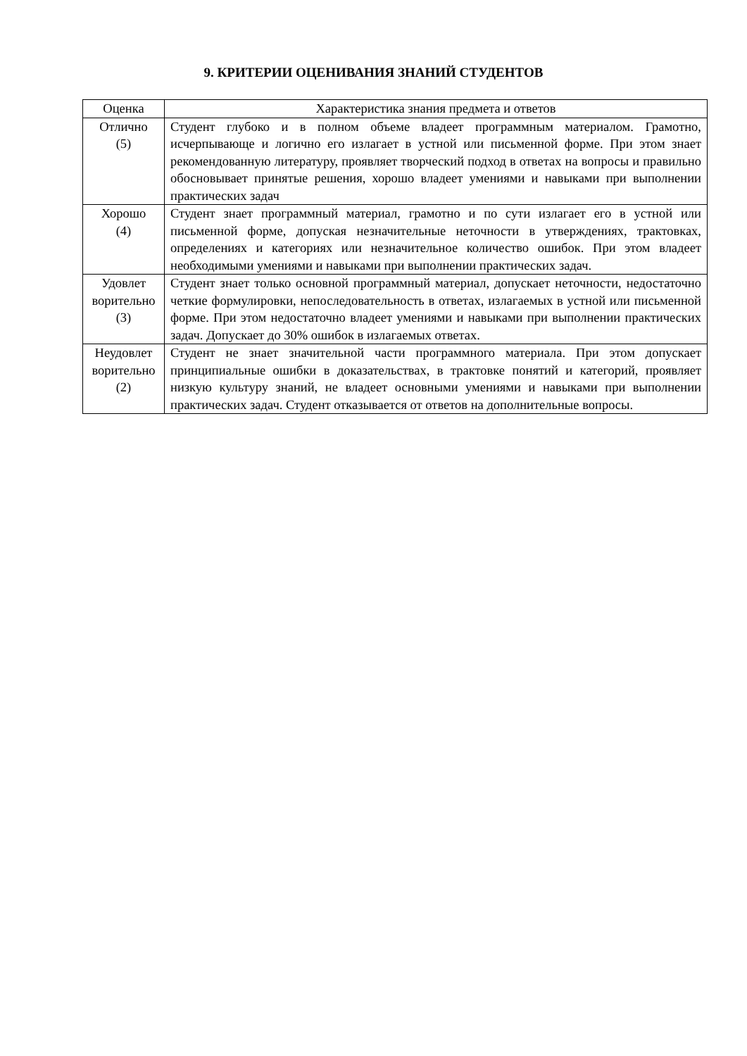9. КРИТЕРИИ ОЦЕНИВАНИЯ ЗНАНИЙ СТУДЕНТОВ
| Оценка | Характеристика знания предмета и ответов |
| --- | --- |
| Отлично (5) | Студент глубоко и в полном объеме владеет программным материалом. Грамотно, исчерпывающе и логично его излагает в устной или письменной форме. При этом знает рекомендованную литературу, проявляет творческий подход в ответах на вопросы и правильно обосновывает принятые решения, хорошо владеет умениями и навыками при выполнении практических задач |
| Хорошо (4) | Студент знает программный материал, грамотно и по сути излагает его в устной или письменной форме, допуская незначительные неточности в утверждениях, трактовках, определениях и категориях или незначительное количество ошибок. При этом владеет необходимыми умениями и навыками при выполнении практических задач. |
| Удовлет ворительно (3) | Студент знает только основной программный материал, допускает неточности, недостаточно четкие формулировки, непоследовательность в ответах, излагаемых в устной или письменной форме. При этом недостаточно владеет умениями и навыками при выполнении практических задач. Допускает до 30% ошибок в излагаемых ответах. |
| Неудовлет ворительно (2) | Студент не знает значительной части программного материала. При этом допускает принципиальные ошибки в доказательствах, в трактовке понятий и категорий, проявляет низкую культуру знаний, не владеет основными умениями и навыками при выполнении практических задач. Студент отказывается от ответов на дополнительные вопросы. |